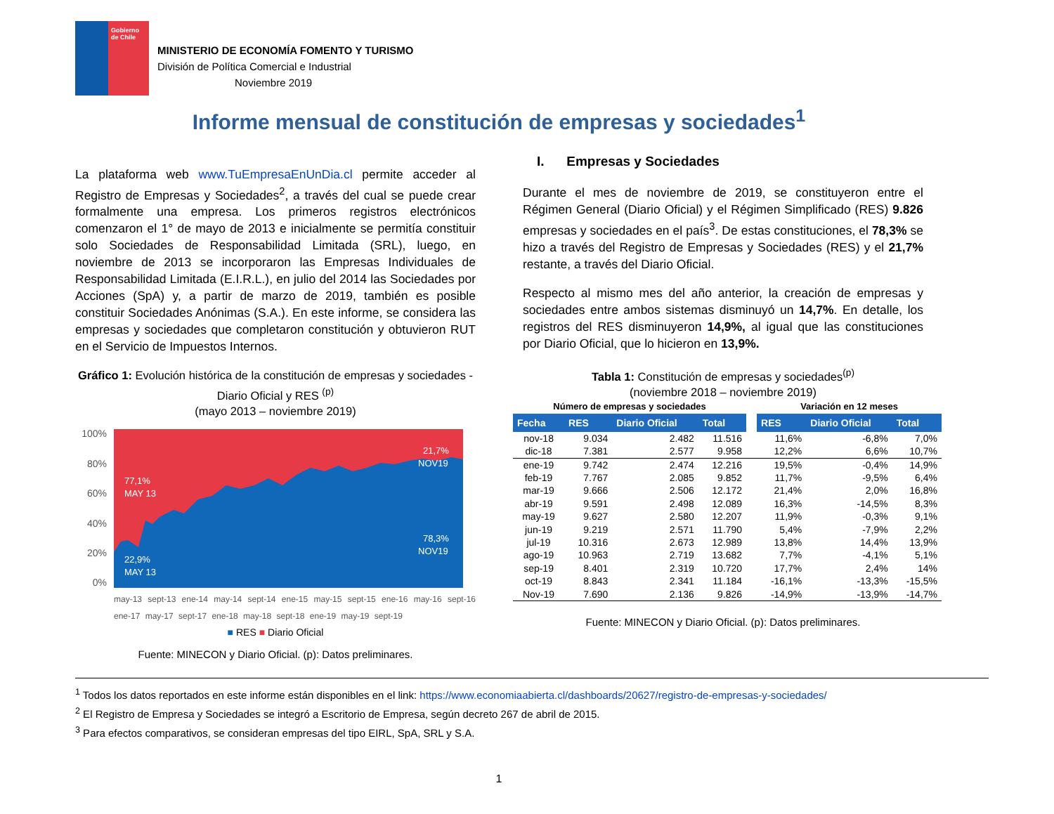Gobierno de Chile
MINISTERIO DE ECONOMÍA FOMENTO Y TURISMO
División de Política Comercial e Industrial
Noviembre 2019
Informe mensual de constitución de empresas y sociedades<sup>1</sup>
La plataforma web www.TuEmpresaEnUnDia.cl permite acceder al Registro de Empresas y Sociedades<sup>2</sup>, a través del cual se puede crear formalmente una empresa. Los primeros registros electrónicos comenzaron el 1° de mayo de 2013 e inicialmente se permitía constituir solo Sociedades de Responsabilidad Limitada (SRL), luego, en noviembre de 2013 se incorporaron las Empresas Individuales de Responsabilidad Limitada (E.I.R.L.), en julio del 2014 las Sociedades por Acciones (SpA) y, a partir de marzo de 2019, también es posible constituir Sociedades Anónimas (S.A.). En este informe, se considera las empresas y sociedades que completaron constitución y obtuvieron RUT en el Servicio de Impuestos Internos.
Gráfico 1: Evolución histórica de la constitución de empresas y sociedades - Diario Oficial y RES <sup>(p)</sup>
(mayo 2013 – noviembre 2019)
100%
80%
60%
40%
20%
0%
77,1%
MAY 13
21,7%
NOV19
22,9%
MAY 13
78,3%
NOV19
may-13 sept-13 ene-14 may-14 sept-14 ene-15 may-15 sept-15 ene-16 may-16 sept-16 ene-17 may-17 sept-17 ene-18 may-18 sept-18 ene-19 may-19 sept-19
■ RES ■ Diario Oficial
Fuente: MINECON y Diario Oficial. (p): Datos preliminares.
I. Empresas y Sociedades
Durante el mes de noviembre de 2019, se constituyeron entre el Régimen General (Diario Oficial) y el Régimen Simplificado (RES) 9.826 empresas y sociedades en el país<sup>3</sup>. De estas constituciones, el 78,3% se hizo a través del Registro de Empresas y Sociedades (RES) y el 21,7% restante, a través del Diario Oficial.
Respecto al mismo mes del año anterior, la creación de empresas y sociedades entre ambos sistemas disminuyó un 14,7%. En detalle, los registros del RES disminuyeron 14,9%, al igual que las constituciones por Diario Oficial, que lo hicieron en 13,9%.
Tabla 1: Constitución de empresas y sociedades<sup>(p)</sup>
(noviembre 2018 – noviembre 2019)
| Número de empresas y sociedades | | | | | Variación en 12 meses | | |
| Fecha | RES | Diario Oficial | Total | | RES | Diario Oficial | Total |
| nov-18 | 9.034 | 2.482 | 11.516 | | 11,6% | -6,8% | 7,0% |
| dic-18 | 7.381 | 2.577 | 9.958 | | 12,2% | 6,6% | 10,7% |
| ene-19 | 9.742 | 2.474 | 12.216 | | 19,5% | -0,4% | 14,9% |
| feb-19 | 7.767 | 2.085 | 9.852 | | 11,7% | -9,5% | 6,4% |
| mar-19 | 9.666 | 2.506 | 12.172 | | 21,4% | 2,0% | 16,8% |
| abr-19 | 9.591 | 2.498 | 12.089 | | 16,3% | -14,5% | 8,3% |
| may-19 | 9.627 | 2.580 | 12.207 | | 11,9% | -0,3% | 9,1% |
| jun-19 | 9.219 | 2.571 | 11.790 | | 5,4% | -7,9% | 2,2% |
| jul-19 | 10.316 | 2.673 | 12.989 | | 13,8% | 14,4% | 13,9% |
| ago-19 | 10.963 | 2.719 | 13.682 | | 7,7% | -4,1% | 5,1% |
| sep-19 | 8.401 | 2.319 | 10.720 | | 17,7% | 2,4% | 14% |
| oct-19 | 8.843 | 2.341 | 11.184 | | -16,1% | -13,3% | -15,5% |
| Nov-19 | 7.690 | 2.136 | 9.826 | | -14,9% | -13,9% | -14,7% |
Fuente: MINECON y Diario Oficial. (p): Datos preliminares.
<sup>1</sup> Todos los datos reportados en este informe están disponibles en el link: https://www.economiaabierta.cl/dashboards/20627/registro-de-empresas-y-sociedades/
<sup>2</sup> El Registro de Empresa y Sociedades se integró a Escritorio de Empresa, según decreto 267 de abril de 2015.
<sup>3</sup> Para efectos comparativos, se consideran empresas del tipo EIRL, SpA, SRL y S.A.
1